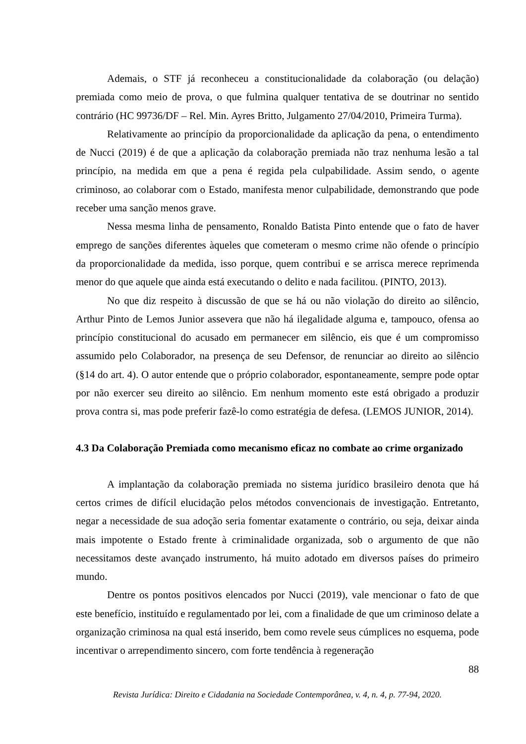Ademais, o STF já reconheceu a constitucionalidade da colaboração (ou delação) premiada como meio de prova, o que fulmina qualquer tentativa de se doutrinar no sentido contrário (HC 99736/DF – Rel. Min. Ayres Britto, Julgamento 27/04/2010, Primeira Turma).
Relativamente ao princípio da proporcionalidade da aplicação da pena, o entendimento de Nucci (2019) é de que a aplicação da colaboração premiada não traz nenhuma lesão a tal princípio, na medida em que a pena é regida pela culpabilidade. Assim sendo, o agente criminoso, ao colaborar com o Estado, manifesta menor culpabilidade, demonstrando que pode receber uma sanção menos grave.
Nessa mesma linha de pensamento, Ronaldo Batista Pinto entende que o fato de haver emprego de sanções diferentes àqueles que cometeram o mesmo crime não ofende o princípio da proporcionalidade da medida, isso porque, quem contribui e se arrisca merece reprimenda menor do que aquele que ainda está executando o delito e nada facilitou. (PINTO, 2013).
No que diz respeito à discussão de que se há ou não violação do direito ao silêncio, Arthur Pinto de Lemos Junior assevera que não há ilegalidade alguma e, tampouco, ofensa ao princípio constitucional do acusado em permanecer em silêncio, eis que é um compromisso assumido pelo Colaborador, na presença de seu Defensor, de renunciar ao direito ao silêncio (§14 do art. 4). O autor entende que o próprio colaborador, espontaneamente, sempre pode optar por não exercer seu direito ao silêncio. Em nenhum momento este está obrigado a produzir prova contra si, mas pode preferir fazê-lo como estratégia de defesa. (LEMOS JUNIOR, 2014).
4.3 Da Colaboração Premiada como mecanismo eficaz no combate ao crime organizado
A implantação da colaboração premiada no sistema jurídico brasileiro denota que há certos crimes de difícil elucidação pelos métodos convencionais de investigação. Entretanto, negar a necessidade de sua adoção seria fomentar exatamente o contrário, ou seja, deixar ainda mais impotente o Estado frente à criminalidade organizada, sob o argumento de que não necessitamos deste avançado instrumento, há muito adotado em diversos países do primeiro mundo.
Dentre os pontos positivos elencados por Nucci (2019), vale mencionar o fato de que este benefício, instituído e regulamentado por lei, com a finalidade de que um criminoso delate a organização criminosa na qual está inserido, bem como revele seus cúmplices no esquema, pode incentivar o arrependimento sincero, com forte tendência à regeneração
88
Revista Jurídica: Direito e Cidadania na Sociedade Contemporânea, v. 4, n. 4, p. 77-94, 2020.